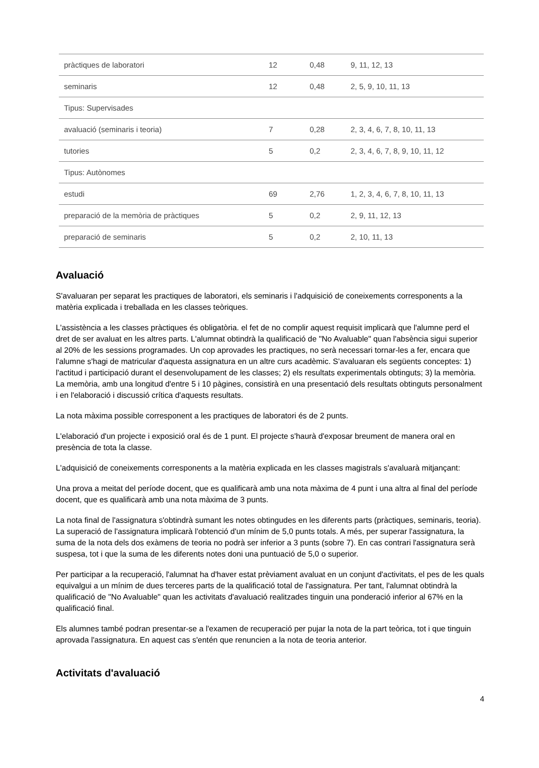| pràctiques de laboratori | 12 | 0,48 | 9, 11, 12, 13 |
| seminaris | 12 | 0,48 | 2, 5, 9, 10, 11, 13 |
| Tipus: Supervisades | | | |
| avaluació (seminaris i teoria) | 7 | 0,28 | 2, 3, 4, 6, 7, 8, 10, 11, 13 |
| tutories | 5 | 0,2 | 2, 3, 4, 6, 7, 8, 9, 10, 11, 12 |
| Tipus: Autònomes | | | |
| estudi | 69 | 2,76 | 1, 2, 3, 4, 6, 7, 8, 10, 11, 13 |
| preparació de la memòria de pràctiques | 5 | 0,2 | 2, 9, 11, 12, 13 |
| preparació de seminaris | 5 | 0,2 | 2, 10, 11, 13 |
Avaluació
S'avaluaran per separat les practiques de laboratori, els seminaris i l'adquisició de coneixements corresponents a la matèria explicada i treballada en les classes teòriques.
L'assistència a les classes pràctiques és obligatòria. el fet de no complir aquest requisit implicarà que l'alumne perd el dret de ser avaluat en les altres parts. L'alumnat obtindrà la qualificació de "No Avaluable" quan l'absència sigui superior al 20% de les sessions programades. Un cop aprovades les practiques, no serà necessari tornar-les a fer, encara que l'alumne s'hagi de matricular d'aquesta assignatura en un altre curs acadèmic. S'avaluaran els següents conceptes: 1) l'actitud i participació durant el desenvolupament de les classes; 2) els resultats experimentals obtinguts; 3) la memòria. La memòria, amb una longitud d'entre 5 i 10 pàgines, consistirà en una presentació dels resultats obtinguts personalment i en l'elaboració i discussió crítica d'aquests resultats.
La nota màxima possible corresponent a les practiques de laboratori és de 2 punts.
L'elaboració d'un projecte i exposició oral és de 1 punt. El projecte s'haurà d'exposar breument de manera oral en presència de tota la classe.
L'adquisició de coneixements corresponents a la matèria explicada en les classes magistrals s'avaluarà mitjançant:
Una prova a meitat del període docent, que es qualificarà amb una nota màxima de 4 punt i una altra al final del període docent, que es qualificarà amb una nota màxima de 3 punts.
La nota final de l'assignatura s'obtindrà sumant les notes obtingudes en les diferents parts (pràctiques, seminaris, teoria). La superació de l'assignatura implicarà l'obtenció d'un mínim de 5,0 punts totals. A més, per superar l'assignatura, la suma de la nota dels dos exàmens de teoria no podrà ser inferior a 3 punts (sobre 7). En cas contrari l'assignatura serà suspesa, tot i que la suma de les diferents notes doni una puntuació de 5,0 o superior.
Per participar a la recuperació, l'alumnat ha d'haver estat prèviament avaluat en un conjunt d'activitats, el pes de les quals equivalgui a un mínim de dues terceres parts de la qualificació total de l'assignatura. Per tant, l'alumnat obtindrà la qualificació de "No Avaluable" quan les activitats d'avaluació realitzades tinguin una ponderació inferior al 67% en la qualificació final.
Els alumnes també podran presentar-se a l'examen de recuperació per pujar la nota de la part teòrica, tot i que tinguin aprovada l'assignatura. En aquest cas s'entén que renuncien a la nota de teoria anterior.
Activitats d'avaluació
4